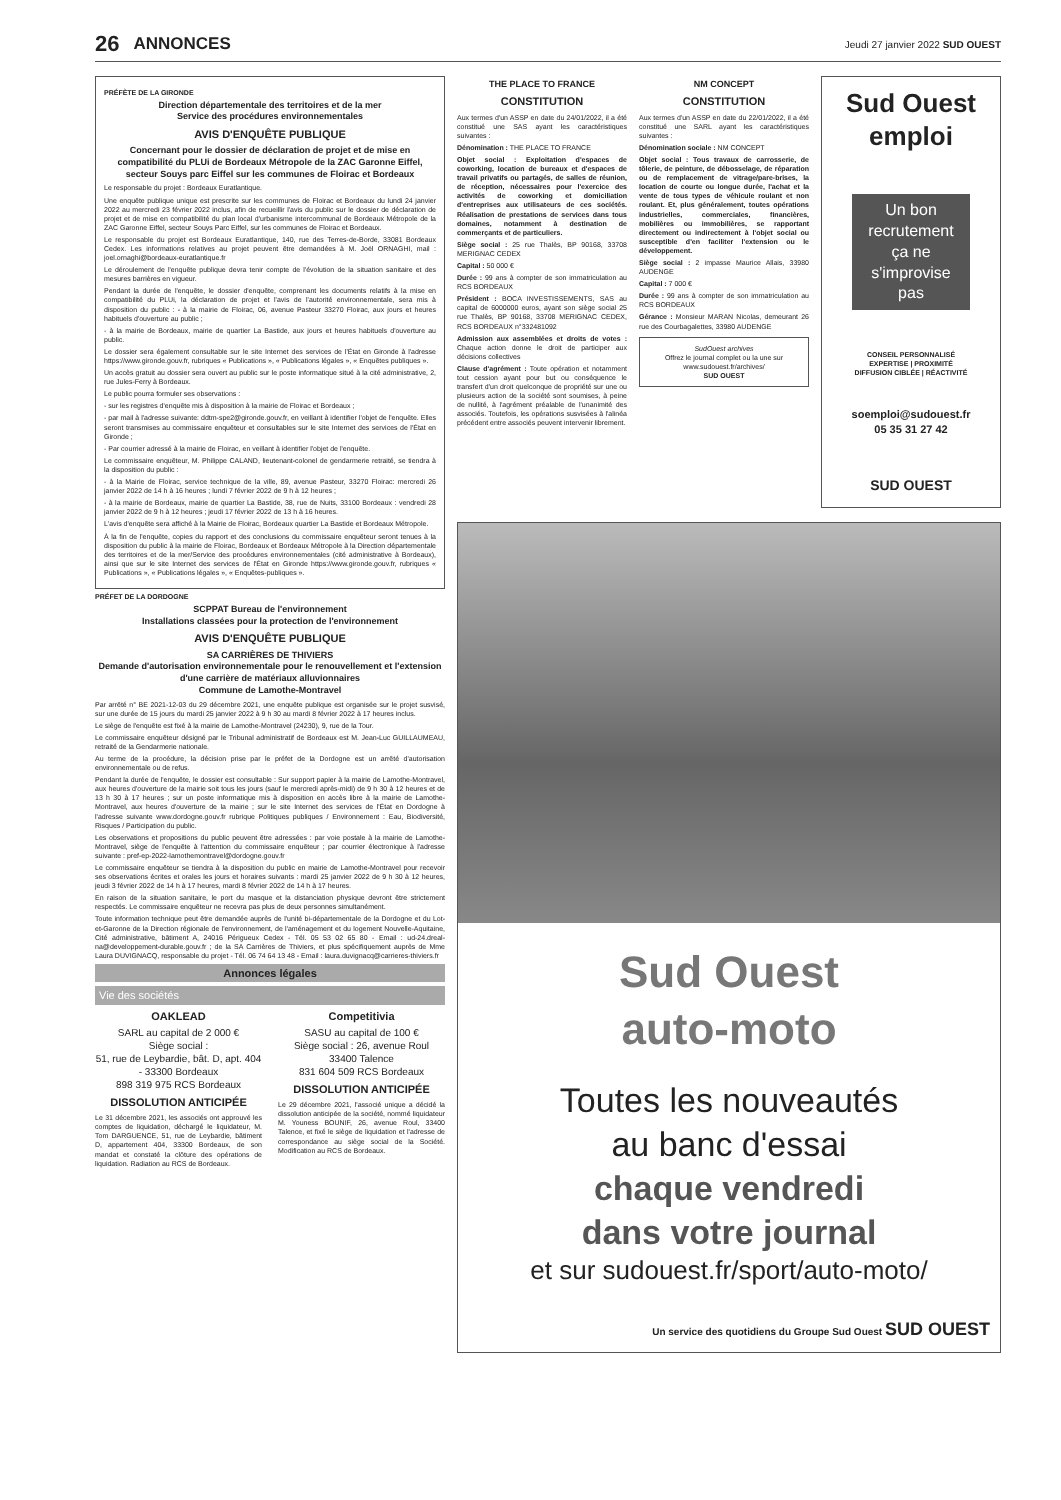26 ANNONCES Jeudi 27 janvier 2022 SUD OUEST
PRÉFÈTE DE LA GIRONDE
Direction départementale des territoires et de la mer
Service des procédures environnementales
AVIS D'ENQUÊTE PUBLIQUE
Concernant pour le dossier de déclaration de projet et de mise en compatibilité du PLUi de Bordeaux Métropole de la ZAC Garonne Eiffel, secteur Souys parc Eiffel sur les communes de Floirac et Bordeaux
Le responsable du projet : Bordeaux Euratlantique.
Une enquête publique unique est prescrite sur les communes de Floirac et Bordeaux du lundi 24 janvier 2022 au mercredi 23 février 2022 inclus, afin de recueillir l'avis du public sur le dossier de déclaration de projet et de mise en compatibilité du plan local d'urbanisme intercommunal de Bordeaux Métropole de la ZAC Garonne Eiffel, secteur Souys Parc Eiffel, sur les communes de Floirac et Bordeaux.
Le responsable du projet est Bordeaux Euratlantique, 140, rue des Terres-de-Borde, 33081 Bordeaux Cedex. Les informations relatives au projet peuvent être demandées à M. Joël ORNAGHI, mail : joel.ornaghi@bordeaux-euratlantique.fr
Le déroulement de l'enquête publique devra tenir compte de l'évolution de la situation sanitaire et des mesures barrières en vigueur.
Pendant la durée de l'enquête, le dossier d'enquête, comprenant les documents relatifs à la mise en compatibilité du PLUi, la déclaration de projet et l'avis de l'autorité environnementale, sera mis à disposition du public : - à la mairie de Floirac, 06, avenue Pasteur 33270 Floirac, aux jours et heures habituels d'ouverture au public ;
- à la mairie de Bordeaux, mairie de quartier La Bastide, aux jours et heures habituels d'ouverture au public.
Le dossier sera également consultable sur le site Internet des services de l'État en Gironde à l'adresse https://www.gironde.gouv.fr, rubriques « Publications », « Publications légales », « Enquêtes publiques ».
Un accès gratuit au dossier sera ouvert au public sur le poste informatique situé à la cité administrative, 2, rue Jules-Ferry à Bordeaux.
Le public pourra formuler ses observations :
- sur les registres d'enquête mis à disposition à la mairie de Floirac et Bordeaux ;
- par mail à l'adresse suivante: ddtm-spe2@gironde.gouv.fr, en veillant à identifier l'objet de l'enquête. Elles seront transmises au commissaire enquêteur et consultables sur le site Internet des services de l'État en Gironde ;
- Par courrier adressé à la mairie de Floirac, en veillant à identifier l'objet de l'enquête.
Le commissaire enquêteur, M. Philippe CALAND, lieutenant-colonel de gendarmerie retraité, se tiendra à la disposition du public :
- à la Mairie de Floirac, service technique de la ville, 89, avenue Pasteur, 33270 Floirac: mercredi 26 janvier 2022 de 14 h à 16 heures ; lundi 7 février 2022 de 9 h à 12 heures ;
- à la mairie de Bordeaux, mairie de quartier La Bastide, 38, rue de Nuits, 33100 Bordeaux : vendredi 28 janvier 2022 de 9 h à 12 heures ; jeudi 17 février 2022 de 13 h à 16 heures.
L'avis d'enquête sera affiché à la Mairie de Floirac, Bordeaux quartier La Bastide et Bordeaux Métropole.
À la fin de l'enquête, copies du rapport et des conclusions du commissaire enquêteur seront tenues à la disposition du public à la mairie de Floirac, Bordeaux et Bordeaux Métropole à la Direction départementale des territoires et de la mer/Service des procédures environnementales (cité administrative à Bordeaux), ainsi que sur le site Internet des services de l'État en Gironde https://www.gironde.gouv.fr, rubriques « Publications », « Publications légales », « Enquêtes-publiques ».
PRÉFET DE LA DORDOGNE
SCPPAT Bureau de l'environnement
Installations classées pour la protection de l'environnement
AVIS D'ENQUÊTE PUBLIQUE
SA CARRIÈRES DE THIVIERS
Demande d'autorisation environnementale pour le renouvellement et l'extension d'une carrière de matériaux alluvionnaires
Commune de Lamothe-Montravel
Par arrêté n° BE 2021-12-03 du 29 décembre 2021, une enquête publique est organisée sur le projet susvisé, sur une durée de 15 jours du mardi 25 janvier 2022 à 9 h 30 au mardi 8 février 2022 à 17 heures inclus.
Le siège de l'enquête est fixé à la mairie de Lamothe-Montravel (24230), 9, rue de la Tour.
Le commissaire enquêteur désigné par le Tribunal administratif de Bordeaux est M. Jean-Luc GUILLAUMEAU, retraité de la Gendarmerie nationale.
Au terme de la procédure, la décision prise par le préfet de la Dordogne est un arrêté d'autorisation environnementale ou de refus.
Pendant la durée de l'enquête, le dossier est consultable : Sur support papier à la mairie de Lamothe-Montravel, aux heures d'ouverture de la mairie soit tous les jours (sauf le mercredi après-midi) de 9 h 30 à 12 heures et de 13 h 30 à 17 heures ; sur un poste informatique mis à disposition en accès libre à la mairie de Lamothe-Montravel, aux heures d'ouverture de la mairie ; sur le site Internet des services de l'État en Dordogne à l'adresse suivante www.dordogne.gouv.fr rubrique Politiques publiques / Environnement : Eau, Biodiversité, Risques / Participation du public.
Les observations et propositions du public peuvent être adressées : par voie postale à la mairie de Lamothe-Montravel, siège de l'enquête à l'attention du commissaire enquêteur ; par courrier électronique à l'adresse suivante : pref-ep-2022-lamothemontravel@dordogne.gouv.fr
Le commissaire enquêteur se tiendra à la disposition du public en mairie de Lamothe-Montravel pour recevoir ses observations écrites et orales les jours et horaires suivants : mardi 25 janvier 2022 de 9 h 30 à 12 heures, jeudi 3 février 2022 de 14 h à 17 heures, mardi 8 février 2022 de 14 h à 17 heures.
En raison de la situation sanitaire, le port du masque et la distanciation physique devront être strictement respectés. Le commissaire enquêteur ne recevra pas plus de deux personnes simultanément.
Toute information technique peut être demandée auprès de l'unité bi-départementale de la Dordogne et du Lot-et-Garonne de la Direction régionale de l'environnement, de l'aménagement et du logement Nouvelle-Aquitaine, Cité administrative, bâtiment A, 24016 Périgueux Cedex - Tél. 05 53 02 65 80 - Email : ud-24.dreal-na@developpement-durable.gouv.fr ; de la SA Carrières de Thiviers, et plus spécifiquement auprès de Mme Laura DUVIGNACQ, responsable du projet - Tél. 06 74 64 13 48 - Email : laura.duvignacq@carrieres-thiviers.fr
Annonces légales
Vie des sociétés
OAKLEAD
SARL au capital de 2 000 €
Siège social :
51, rue de Leybardie, bât. D, apt. 404 - 33300 Bordeaux
898 319 975 RCS Bordeaux
DISSOLUTION ANTICIPÉE
Le 31 décembre 2021, les associés ont approuvé les comptes de liquidation, déchargé le liquidateur, M. Tom DARGUENCE, 51, rue de Leybardie, bâtiment D, appartement 404, 33300 Bordeaux, de son mandat et constaté la clôture des opérations de liquidation. Radiation au RCS de Bordeaux.
Competitivia
SASU au capital de 100 €
Siège social : 26, avenue Roul
33400 Talence
831 604 509 RCS Bordeaux
DISSOLUTION ANTICIPÉE
Le 29 décembre 2021, l'associé unique a décidé la dissolution anticipée de la société, nommé liquidateur M. Youness BOUNIF, 26, avenue Roul, 33400 Talence, et fixé le siège de liquidation et l'adresse de correspondance au siège social de la Société. Modification au RCS de Bordeaux.
THE PLACE TO FRANCE
CONSTITUTION
Aux termes d'un ASSP en date du 24/01/2022, il a été constitué une SAS ayant les caractéristiques suivantes :
Dénomination : THE PLACE TO FRANCE
Objet social : Exploitation d'espaces de coworking, location de bureaux et d'espaces de travail privatifs ou partagés, de salles de réunion, de réception, nécessaires pour l'exercice des activités de coworking et domiciliation d'entreprises aux utilisateurs de ces sociétés. Réalisation de prestations de services dans tous domaines, notamment à destination de commerçants et de particuliers.
Siège social : 25 rue Thalès, BP 90168, 33708 MERIGNAC CEDEX
Capital : 50 000 €
Durée : 99 ans à compter de son immatriculation au RCS BORDEAUX
Président : BOCA INVESTISSEMENTS, SAS au capital de 6000000 euros, ayant son siège social 25 rue Thalès, BP 90168, 33708 MERIGNAC CEDEX, RCS BORDEAUX n°332481092
Admission aux assemblées et droits de votes : Chaque action donne le droit de participer aux décisions collectives
Clause d'agrément : Toute opération et notamment tout cession ayant pour but ou conséquence le transfert d'un droit quelconque de propriété sur une ou plusieurs action de la société sont soumises, à peine de nullité, à l'agrément préalable de l'unanimité des associés. Toutefois, les opérations susvisées à l'alinéa précédent entre associés peuvent intervenir librement.
NM CONCEPT
CONSTITUTION
Aux termes d'un ASSP en date du 22/01/2022, il a été constitué une SARL ayant les caractéristiques suivantes :
Dénomination sociale : NM CONCEPT
Objet social : Tous travaux de carrosserie, de tôlerie, de peinture, de débosselage, de réparation ou de remplacement de vitrage/pare-brises, la location de courte ou longue durée, l'achat et la vente de tous types de véhicule roulant et non roulant. Et, plus généralement, toutes opérations industrielles, commerciales, financières, mobilières ou immobilières, se rapportant directement ou indirectement à l'objet social ou susceptible d'en faciliter l'extension ou le développement.
Siège social : 2 impasse Maurice Allais, 33980 AUDENGE
Capital : 7 000 €
Durée : 99 ans à compter de son immatriculation au RCS BORDEAUX
Gérance : Monsieur MARAN Nicolas, demeurant 26 rue des Courbagalettes, 33980 AUDENGE
SudOuest archives
Offrez le journal complet ou la une sur www.sudouest.fr/archives/
SUD OUEST
Sud Ouest emploi
Un bon recrutement ça ne s'improvise pas
CONSEIL PERSONNALISÉ
EXPERTISE | PROXIMITÉ
DIFFUSION CIBLÉE | RÉACTIVITÉ
soemploi@sudouest.fr
05 35 31 27 42
SUD OUEST
Sud Ouest
auto-moto
Toutes les nouveautés
au banc d'essai
chaque vendredi
dans votre journal
et sur sudouest.fr/sport/auto-moto/
Un service des quotidiens du Groupe Sud Ouest SUD OUEST